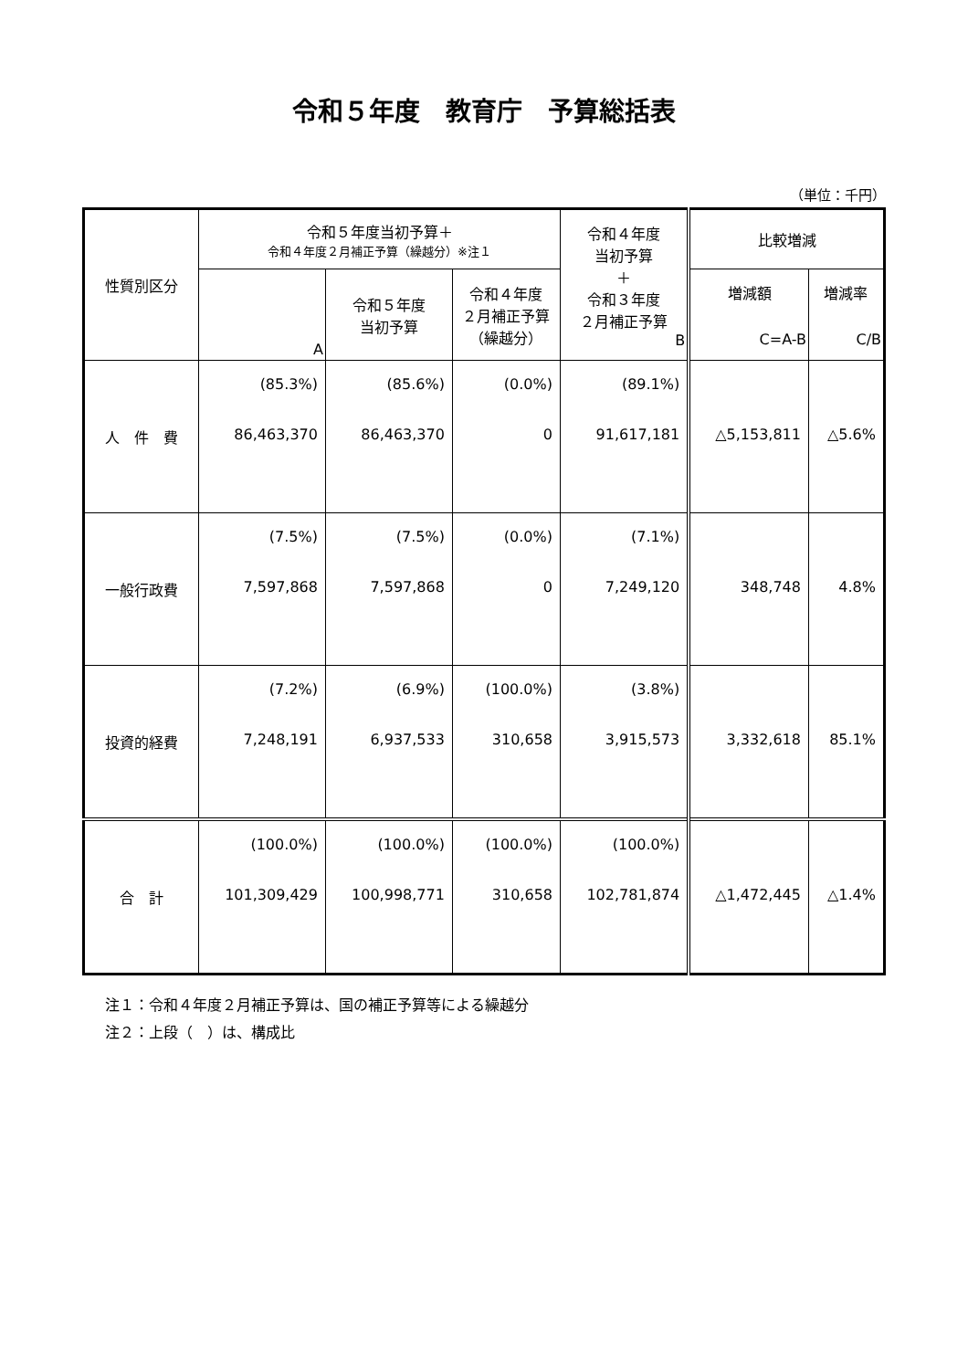令和５年度　教育庁　予算総括表
（単位：千円）
| 性質別区分 | 令和５年度当初予算＋ 令和４年度２月補正予算（繰越分）※注１ | | | 令和４年度 当初予算 ＋ 令和３年度 ２月補正予算 B | 比較増減 | |
| --- | --- | --- | --- | --- | --- | --- |
| | A | 令和５年度 当初予算 | 令和４年度 ２月補正予算 （繰越分） | | 増減額 C=A-B | 増減率 C/B |
| 人 件 費 | (85.3%) 86,463,370 | (85.6%) 86,463,370 | (0.0%) 0 | (89.1%) 91,617,181 | △5,153,811 | △5.6% |
| 一般行政費 | (7.5%) 7,597,868 | (7.5%) 7,597,868 | (0.0%) 0 | (7.1%) 7,249,120 | 348,748 | 4.8% |
| 投資的経費 | (7.2%) 7,248,191 | (6.9%) 6,937,533 | (100.0%) 310,658 | (3.8%) 3,915,573 | 3,332,618 | 85.1% |
| 合 計 | (100.0%) 101,309,429 | (100.0%) 100,998,771 | (100.0%) 310,658 | (100.0%) 102,781,874 | △1,472,445 | △1.4% |
注１：令和４年度２月補正予算は、国の補正予算等による繰越分
注２：上段（　）は、構成比